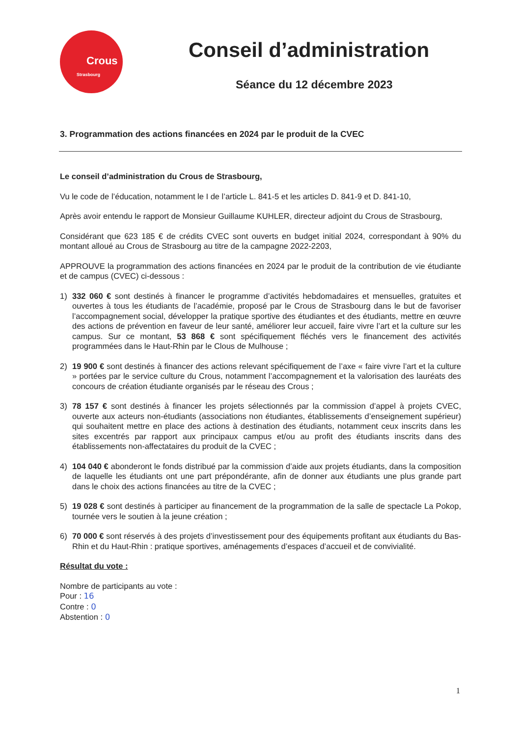Crous
Strasbourg
Conseil d’administration
Séance du 12 décembre 2023
3. Programmation des actions financées en 2024 par le produit de la CVEC
Le conseil d’administration du Crous de Strasbourg,
Vu le code de l’éducation, notamment le I de l’article L. 841-5 et les articles D. 841-9 et D. 841-10,
Après avoir entendu le rapport de Monsieur Guillaume KUHLER, directeur adjoint du Crous de Strasbourg,
Considérant que 623 185 € de crédits CVEC sont ouverts en budget initial 2024, correspondant à 90% du montant alloué au Crous de Strasbourg au titre de la campagne 2022-2203,
APPROUVE la programmation des actions financées en 2024 par le produit de la contribution de vie étudiante et de campus (CVEC) ci-dessous :
1) 332 060 € sont destinés à financer le programme d’activités hebdomadaires et mensuelles, gratuites et ouvertes à tous les étudiants de l’académie, proposé par le Crous de Strasbourg dans le but de favoriser l’accompagnement social, développer la pratique sportive des étudiantes et des étudiants, mettre en œuvre des actions de prévention en faveur de leur santé, améliorer leur accueil, faire vivre l’art et la culture sur les campus. Sur ce montant, 53 868 € sont spécifiquement fléchés vers le financement des activités programmées dans le Haut-Rhin par le Clous de Mulhouse ;
2) 19 900 € sont destinés à financer des actions relevant spécifiquement de l’axe « faire vivre l’art et la culture » portées par le service culture du Crous, notamment l’accompagnement et la valorisation des lauréats des concours de création étudiante organisés par le réseau des Crous ;
3) 78 157 € sont destinés à financer les projets sélectionnés par la commission d’appel à projets CVEC, ouverte aux acteurs non-étudiants (associations non étudiantes, établissements d’enseignement supérieur) qui souhaitent mettre en place des actions à destination des étudiants, notamment ceux inscrits dans les sites excentrés par rapport aux principaux campus et/ou au profit des étudiants inscrits dans des établissements non-affectataires du produit de la CVEC ;
4) 104 040 € abonderont le fonds distribué par la commission d’aide aux projets étudiants, dans la composition de laquelle les étudiants ont une part prépondérante, afin de donner aux étudiants une plus grande part dans le choix des actions financées au titre de la CVEC ;
5) 19 028 € sont destinés à participer au financement de la programmation de la salle de spectacle La Pokop, tournée vers le soutien à la jeune création ;
6) 70 000 € sont réservés à des projets d’investissement pour des équipements profitant aux étudiants du Bas-Rhin et du Haut-Rhin : pratique sportives, aménagements d’espaces d’accueil et de convivialité.
Résultat du vote :
Nombre de participants au vote :
Pour : 16
Contre : 0
Abstention : 0
1